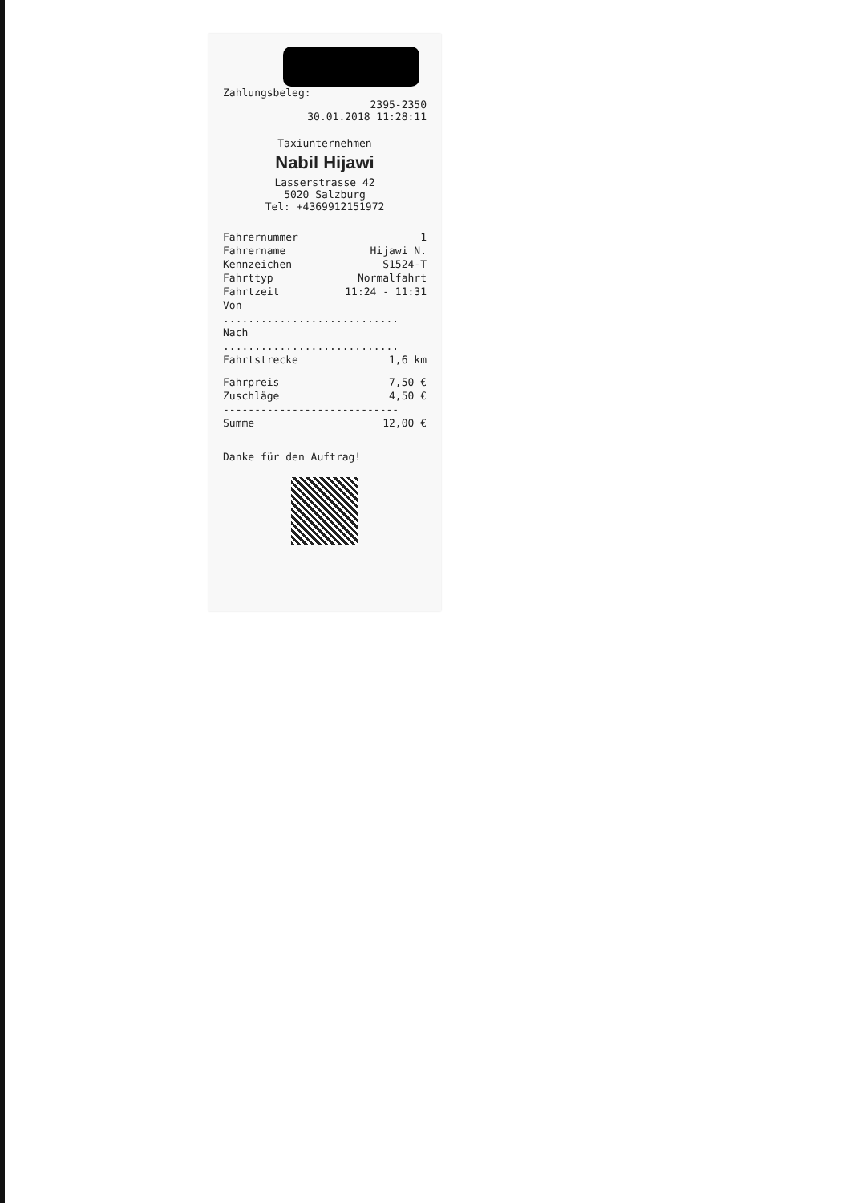Zahlungsbeleg:
2395-2350
30.01.2018 11:28:11
Taxiunternehmen
Nabil Hijawi
Lasserstrasse 42
5020 Salzburg
Tel: +4369912151972
| Fahrernummer | 1 |
| Fahrername | Hijawi N. |
| Kennzeichen | S1524-T |
| Fahrttyp | Normalfahrt |
| Fahrtzeit | 11:24 - 11:31 |
| Von | |
| ............................ | |
| Nach | |
| ............................ | |
| Fahrtstrecke | 1,6 km |
| Fahrpreis | 7,50 € |
| Zuschläge | 4,50 € |
| ---------------------------- | |
| Summe | 12,00 € |
Danke für den Auftrag!